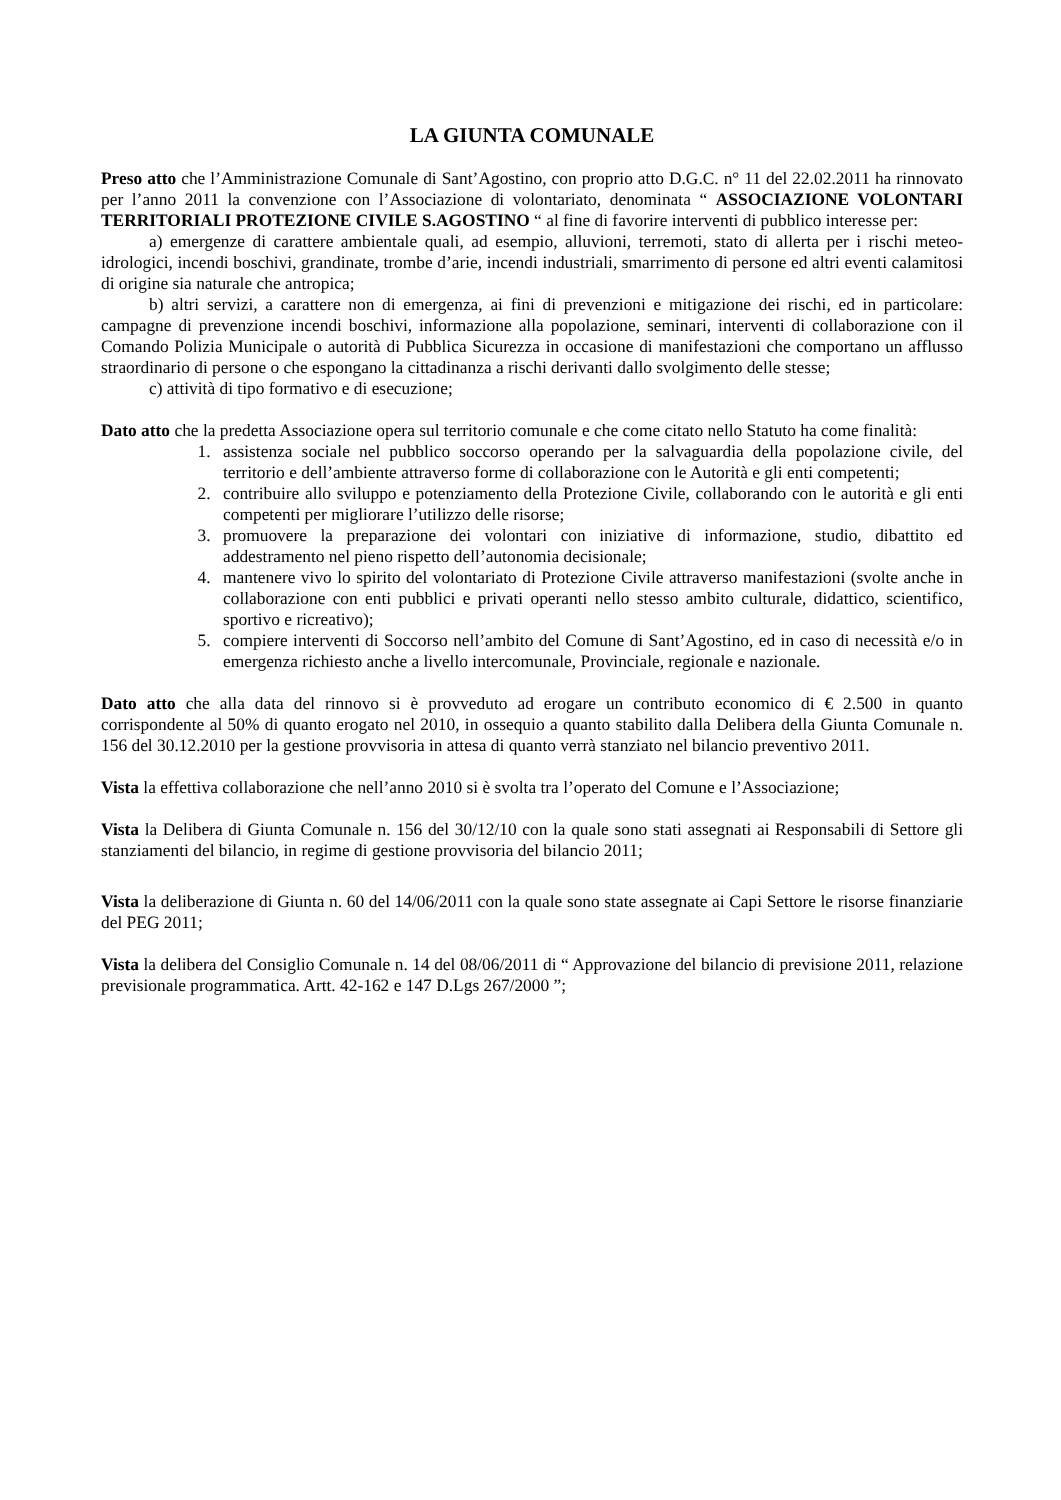LA GIUNTA COMUNALE
Preso atto che l’Amministrazione Comunale di Sant’Agostino, con proprio atto D.G.C. n° 11 del 22.02.2011 ha rinnovato per l’anno 2011 la convenzione con l’Associazione di volontariato, denominata “ ASSOCIAZIONE VOLONTARI TERRITORIALI PROTEZIONE CIVILE S.AGOSTINO “ al fine di favorire interventi di pubblico interesse per:
a) emergenze di carattere ambientale quali, ad esempio, alluvioni, terremoti, stato di allerta per i rischi meteo-idrologici, incendi boschivi, grandinate, trombe d’arie, incendi industriali, smarrimento di persone ed altri eventi calamitosi di origine sia naturale che antropica;
b) altri servizi, a carattere non di emergenza, ai fini di prevenzioni e mitigazione dei rischi, ed in particolare: campagne di prevenzione incendi boschivi, informazione alla popolazione, seminari, interventi di collaborazione con il Comando Polizia Municipale o autorità di Pubblica Sicurezza in occasione di manifestazioni che comportano un afflusso straordinario di persone o che espongano la cittadinanza a rischi derivanti dallo svolgimento delle stesse;
c) attività di tipo formativo e di esecuzione;
Dato atto che la predetta Associazione opera sul territorio comunale e che come citato nello Statuto ha come finalità:
1. assistenza sociale nel pubblico soccorso operando per la salvaguardia della popolazione civile, del territorio e dell’ambiente attraverso forme di collaborazione con le Autorità e gli enti competenti;
2. contribuire allo sviluppo e potenziamento della Protezione Civile, collaborando con le autorità e gli enti competenti per migliorare l’utilizzo delle risorse;
3. promuovere la preparazione dei volontari con iniziative di informazione, studio, dibattito ed addestramento nel pieno rispetto dell’autonomia decisionale;
4. mantenere vivo lo spirito del volontariato di Protezione Civile attraverso manifestazioni (svolte anche in collaborazione con enti pubblici e privati operanti nello stesso ambito culturale, didattico, scientifico, sportivo e ricreativo);
5. compiere interventi di Soccorso nell’ambito del Comune di Sant’Agostino, ed in caso di necessità e/o in emergenza richiesto anche a livello intercomunale, Provinciale, regionale e nazionale.
Dato atto che alla data del rinnovo si è provveduto ad erogare un contributo economico di € 2.500 in quanto corrispondente al 50% di quanto erogato nel 2010, in ossequio a quanto stabilito dalla Delibera della Giunta Comunale n. 156 del 30.12.2010 per la gestione provvisoria in attesa di quanto verrà stanziato nel bilancio preventivo 2011.
Vista la effettiva collaborazione che nell’anno 2010 si è svolta tra l’operato del Comune e l’Associazione;
Vista la Delibera di Giunta Comunale n. 156 del 30/12/10 con la quale sono stati assegnati ai Responsabili di Settore gli stanziamenti del bilancio, in regime di gestione provvisoria del bilancio 2011;
Vista la deliberazione di Giunta n. 60 del 14/06/2011 con la quale sono state assegnate ai Capi Settore le risorse finanziarie del PEG 2011;
Vista la delibera del Consiglio Comunale n. 14 del 08/06/2011 di “ Approvazione del bilancio di previsione 2011, relazione previsionale programmatica. Artt. 42-162 e 147 D.Lgs 267/2000 ”;